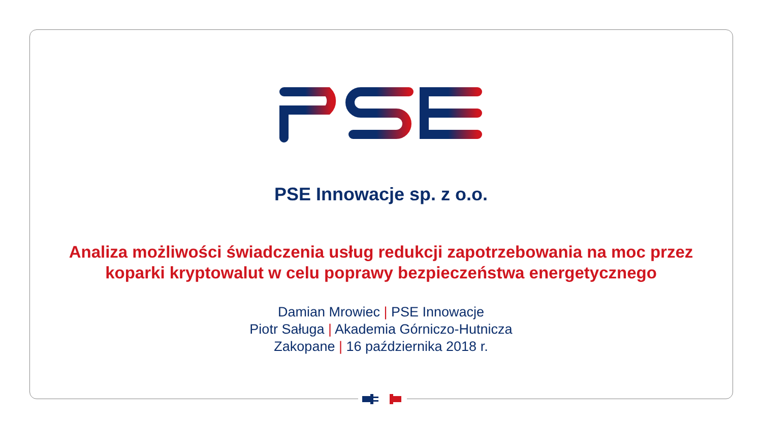PSE Innowacje sp. z o.o.
Analiza możliwości świadczenia usług redukcji zapotrzebowania na moc przez
koparki kryptowalut w celu poprawy bezpieczeństwa energetycznego
Damian Mrowiec | PSE Innowacje
Piotr Saługa | Akademia Górniczo-Hutnicza
Zakopane | 16 października 2018 r.